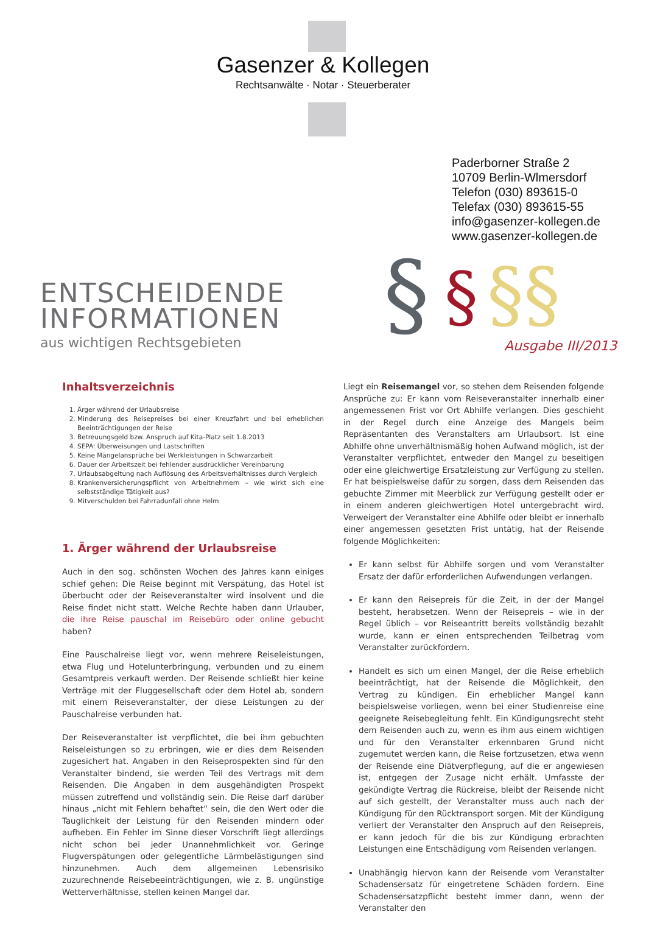Gasenzer & Kollegen
Rechtsanwälte · Notar · Steuerberater
Paderborner Straße 2
10709 Berlin-Wlmersdorf
Telefon (030) 893615-0
Telefax (030) 893615-55
info@gasenzer-kollegen.de
www.gasenzer-kollegen.de
§
§
§§
ENTSCHEIDENDE
INFORMATIONEN
aus wichtigen Rechtsgebieten
Ausgabe III/2013
Inhaltsverzeichnis
1. Ärger während der Urlaubsreise
2. Minderung des Reisepreises bei einer Kreuzfahrt und bei erheblichen Beeinträchtigungen der Reise
3. Betreuungsgeld bzw. Anspruch auf Kita-Platz seit 1.8.2013
4. SEPA: Überweisungen und Lastschriften
5. Keine Mängelansprüche bei Werkleistungen in Schwarzarbeit
6. Dauer der Arbeitszeit bei fehlender ausdrücklicher Vereinbarung
7. Urlaubsabgeltung nach Auflösung des Arbeitsverhältnisses durch Vergleich
8. Krankenversicherungspflicht von Arbeitnehmern – wie wirkt sich eine selbstständige Tätigkeit aus?
9. Mitverschulden bei Fahrradunfall ohne Helm
1. Ärger während der Urlaubsreise
Auch in den sog. schönsten Wochen des Jahres kann einiges schief gehen: Die Reise beginnt mit Verspätung, das Hotel ist überbucht oder der Reiseveranstalter wird insolvent und die Reise findet nicht statt. Welche Rechte haben dann Urlauber, die ihre Reise pauschal im Reisebüro oder online gebucht haben?
Eine Pauschalreise liegt vor, wenn mehrere Reiseleistungen, etwa Flug und Hotelunterbringung, verbunden und zu einem Gesamtpreis verkauft werden. Der Reisende schließt hier keine Verträge mit der Fluggesellschaft oder dem Hotel ab, sondern mit einem Reiseveranstalter, der diese Leistungen zu der Pauschalreise verbunden hat.
Der Reiseveranstalter ist verpflichtet, die bei ihm gebuchten Reiseleistungen so zu erbringen, wie er dies dem Reisenden zugesichert hat. Angaben in den Reiseprospekten sind für den Veranstalter bindend, sie werden Teil des Vertrags mit dem Reisenden. Die Angaben in dem ausgehändigten Prospekt müssen zutreffend und vollständig sein. Die Reise darf darüber hinaus „nicht mit Fehlern behaftet“ sein, die den Wert oder die Tauglichkeit der Leistung für den Reisenden mindern oder aufheben. Ein Fehler im Sinne dieser Vorschrift liegt allerdings nicht schon bei jeder Unannehmlichkeit vor. Geringe Flugverspätungen oder gelegentliche Lärmbelästigungen sind hinzunehmen. Auch dem allgemeinen Lebensrisiko zuzurechnende Reisebeeinträchtigungen, wie z. B. ungünstige Wetterverhältnisse, stellen keinen Mangel dar.
Liegt ein Reisemangel vor, so stehen dem Reisenden folgende Ansprüche zu: Er kann vom Reiseveranstalter innerhalb einer angemessenen Frist vor Ort Abhilfe verlangen. Dies geschieht in der Regel durch eine Anzeige des Mangels beim Repräsentanten des Veranstalters am Urlaubsort. Ist eine Abhilfe ohne unverhältnismäßig hohen Aufwand möglich, ist der Veranstalter verpflichtet, entweder den Mangel zu beseitigen oder eine gleichwertige Ersatzleistung zur Verfügung zu stellen. Er hat beispielsweise dafür zu sorgen, dass dem Reisenden das gebuchte Zimmer mit Meerblick zur Verfügung gestellt oder er in einem anderen gleichwertigen Hotel untergebracht wird. Verweigert der Veranstalter eine Abhilfe oder bleibt er innerhalb einer angemessen gesetzten Frist untätig, hat der Reisende folgende Möglichkeiten:
Er kann selbst für Abhilfe sorgen und vom Veranstalter Ersatz der dafür erforderlichen Aufwendungen verlangen.
Er kann den Reisepreis für die Zeit, in der der Mangel besteht, herabsetzen. Wenn der Reisepreis – wie in der Regel üblich – vor Reiseantritt bereits vollständig bezahlt wurde, kann er einen entsprechenden Teilbetrag vom Veranstalter zurückfordern.
Handelt es sich um einen Mangel, der die Reise erheblich beeinträchtigt, hat der Reisende die Möglichkeit, den Vertrag zu kündigen. Ein erheblicher Mangel kann beispielsweise vorliegen, wenn bei einer Studienreise eine geeignete Reisebegleitung fehlt. Ein Kündigungsrecht steht dem Reisenden auch zu, wenn es ihm aus einem wichtigen und für den Veranstalter erkennbaren Grund nicht zugemutet werden kann, die Reise fortzusetzen, etwa wenn der Reisende eine Diätverpflegung, auf die er angewiesen ist, entgegen der Zusage nicht erhält. Umfasste der gekündigte Vertrag die Rückreise, bleibt der Reisende nicht auf sich gestellt, der Veranstalter muss auch nach der Kündigung für den Rücktransport sorgen. Mit der Kündigung verliert der Veranstalter den Anspruch auf den Reisepreis, er kann jedoch für die bis zur Kündigung erbrachten Leistungen eine Entschädigung vom Reisenden verlangen.
Unabhängig hiervon kann der Reisende vom Veranstalter Schadensersatz für eingetretene Schäden fordern. Eine Schadensersatzpflicht besteht immer dann, wenn der Veranstalter den